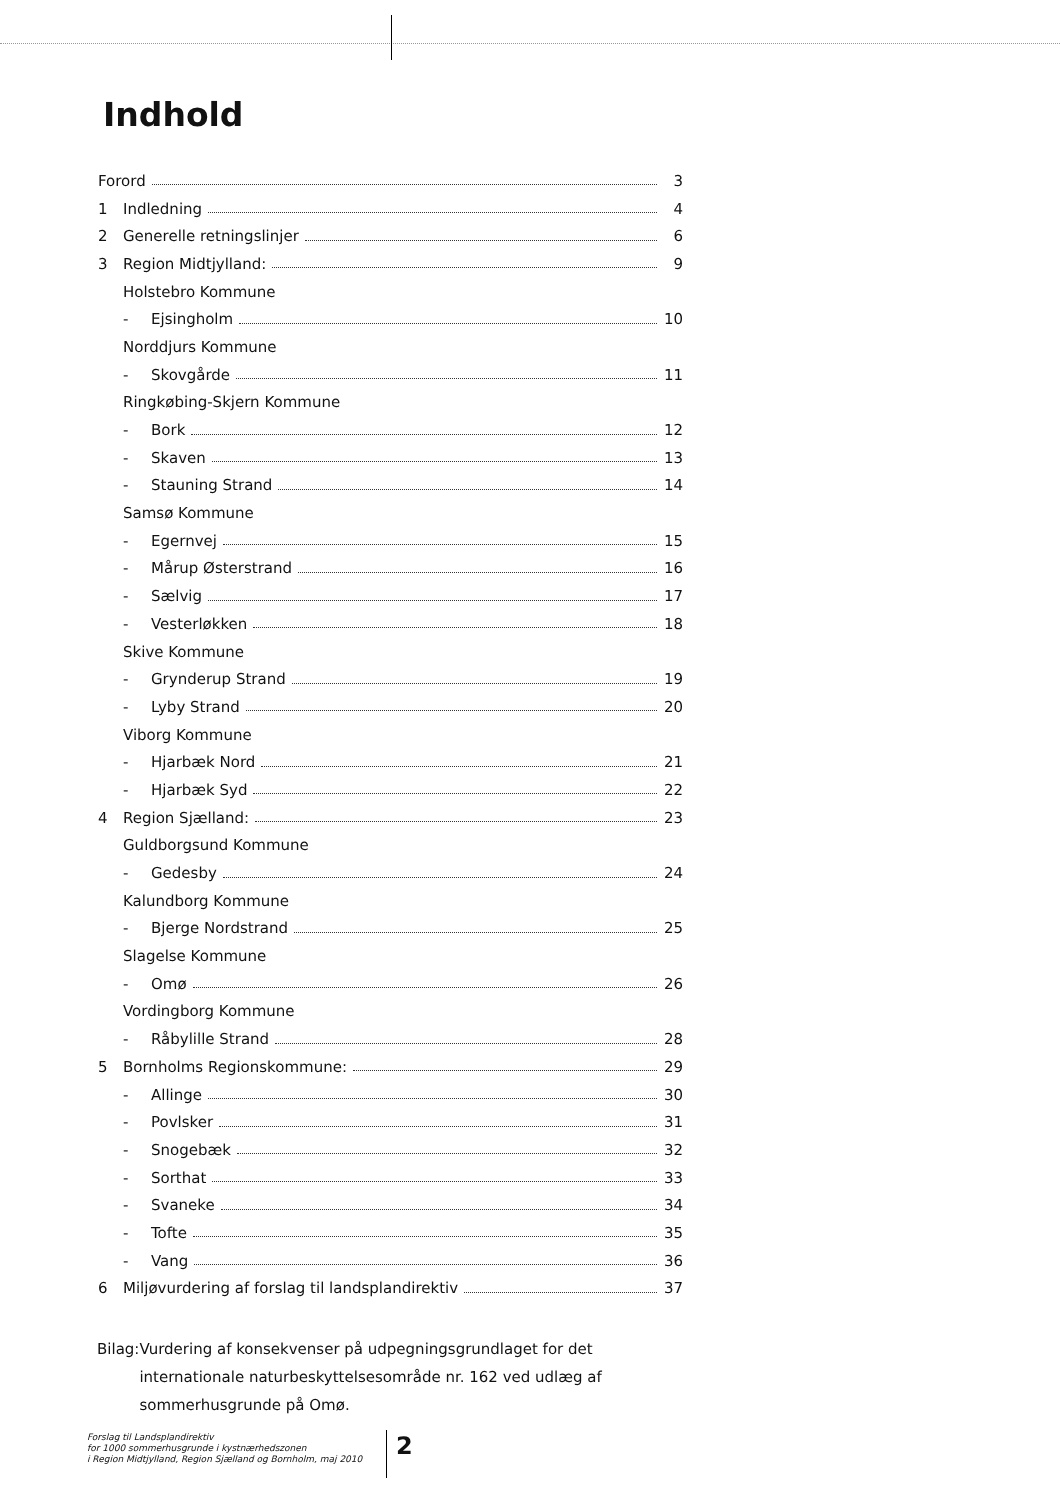Indhold
Forord 3
1 Indledning 4
2 Generelle retningslinjer 6
3 Region Midtjylland: 9
Holstebro Kommune
- Ejsingholm 10
Norddjurs Kommune
- Skovgårde 11
Ringkøbing-Skjern Kommune
- Bork 12
- Skaven 13
- Stauning Strand 14
Samsø Kommune
- Egernvej 15
- Mårup Østerstrand 16
- Sælvig 17
- Vesterløkken 18
Skive Kommune
- Grynderup Strand 19
- Lyby Strand 20
Viborg Kommune
- Hjarbæk Nord 21
- Hjarbæk Syd 22
4 Region Sjælland: 23
Guldborgsund Kommune
- Gedesby 24
Kalundborg Kommune
- Bjerge Nordstrand 25
Slagelse Kommune
- Omø 26
Vordingborg Kommune
- Råbylille Strand 28
5 Bornholms Regionskommune: 29
- Allinge 30
- Povlsker 31
- Snogebæk 32
- Sorthat 33
- Svaneke 34
- Tofte 35
- Vang 36
6 Miljøvurdering af forslag til landsplandirektiv 37
Bilag: Vurdering af konsekvenser på udpegningsgrundlaget for det internationale naturbeskyttelsesområde nr. 162 ved udlæg af sommerhusgrunde på Omø.
Forslag til Landsplandirektiv
for 1000 sommerhusgrunde i kystnærhedszonen
i Region Midtjylland, Region Sjælland og Bornholm, maj 2010
2